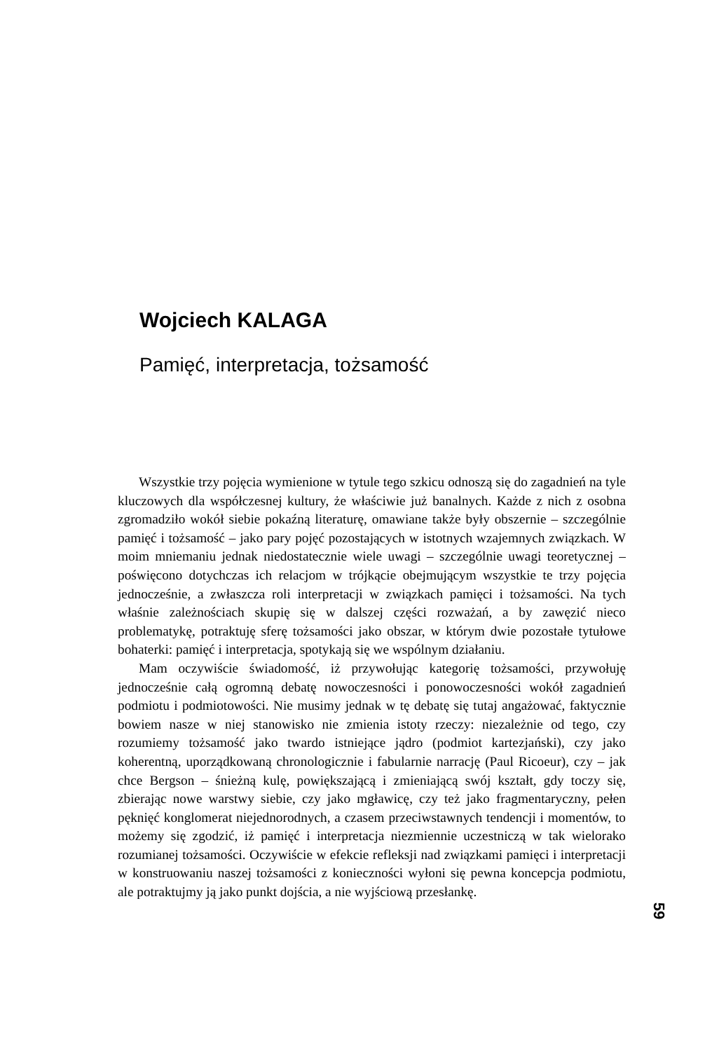Wojciech KALAGA
Pamięć, interpretacja, tożsamość
Wszystkie trzy pojęcia wymienione w tytule tego szkicu odnoszą się do zagadnień na tyle kluczowych dla współczesnej kultury, że właściwie już banalnych. Każde z nich z osobna zgromadziło wokół siebie pokaźną literaturę, omawiane także były obszernie – szczególnie pamięć i tożsamość – jako pary pojęć pozostających w istotnych wzajemnych związkach. W moim mniemaniu jednak niedostatecznie wiele uwagi – szczególnie uwagi teoretycznej – poświęcono dotychczas ich relacjom w trójkącie obejmującym wszystkie te trzy pojęcia jednocześnie, a zwłaszcza roli interpretacji w związkach pamięci i tożsamości. Na tych właśnie zależnościach skupię się w dalszej części rozważań, a by zawęzić nieco problematykę, potraktuję sferę tożsamości jako obszar, w którym dwie pozostałe tytułowe bohaterki: pamięć i interpretacja, spotykają się we wspólnym działaniu.
Mam oczywiście świadomość, iż przywołując kategorię tożsamości, przywołuję jednocześnie całą ogromną debatę nowoczesności i ponowoczesności wokół zagadnień podmiotu i podmiotowości. Nie musimy jednak w tę debatę się tutaj angażować, faktycznie bowiem nasze w niej stanowisko nie zmienia istoty rzeczy: niezależnie od tego, czy rozumiemy tożsamość jako twardo istniejące jądro (podmiot kartezjański), czy jako koherentną, uporządkowaną chronologicznie i fabularnie narrację (Paul Ricoeur), czy – jak chce Bergson – śnieżną kulę, powiększającą i zmieniającą swój kształt, gdy toczy się, zbierając nowe warstwy siebie, czy jako mgławicę, czy też jako fragmentaryczny, pełen pęknięć konglomerat niejednorodnych, a czasem przeciwstawnych tendencji i momentów, to możemy się zgodzić, iż pamięć i interpretacja niezmiennie uczestniczą w tak wielorako rozumianej tożsamości. Oczywiście w efekcie refleksji nad związkami pamięci i interpretacji w konstruowaniu naszej tożsamości z konieczności wyłoni się pewna koncepcja podmiotu, ale potraktujmy ją jako punkt dojścia, a nie wyjściową przesłankę.
59